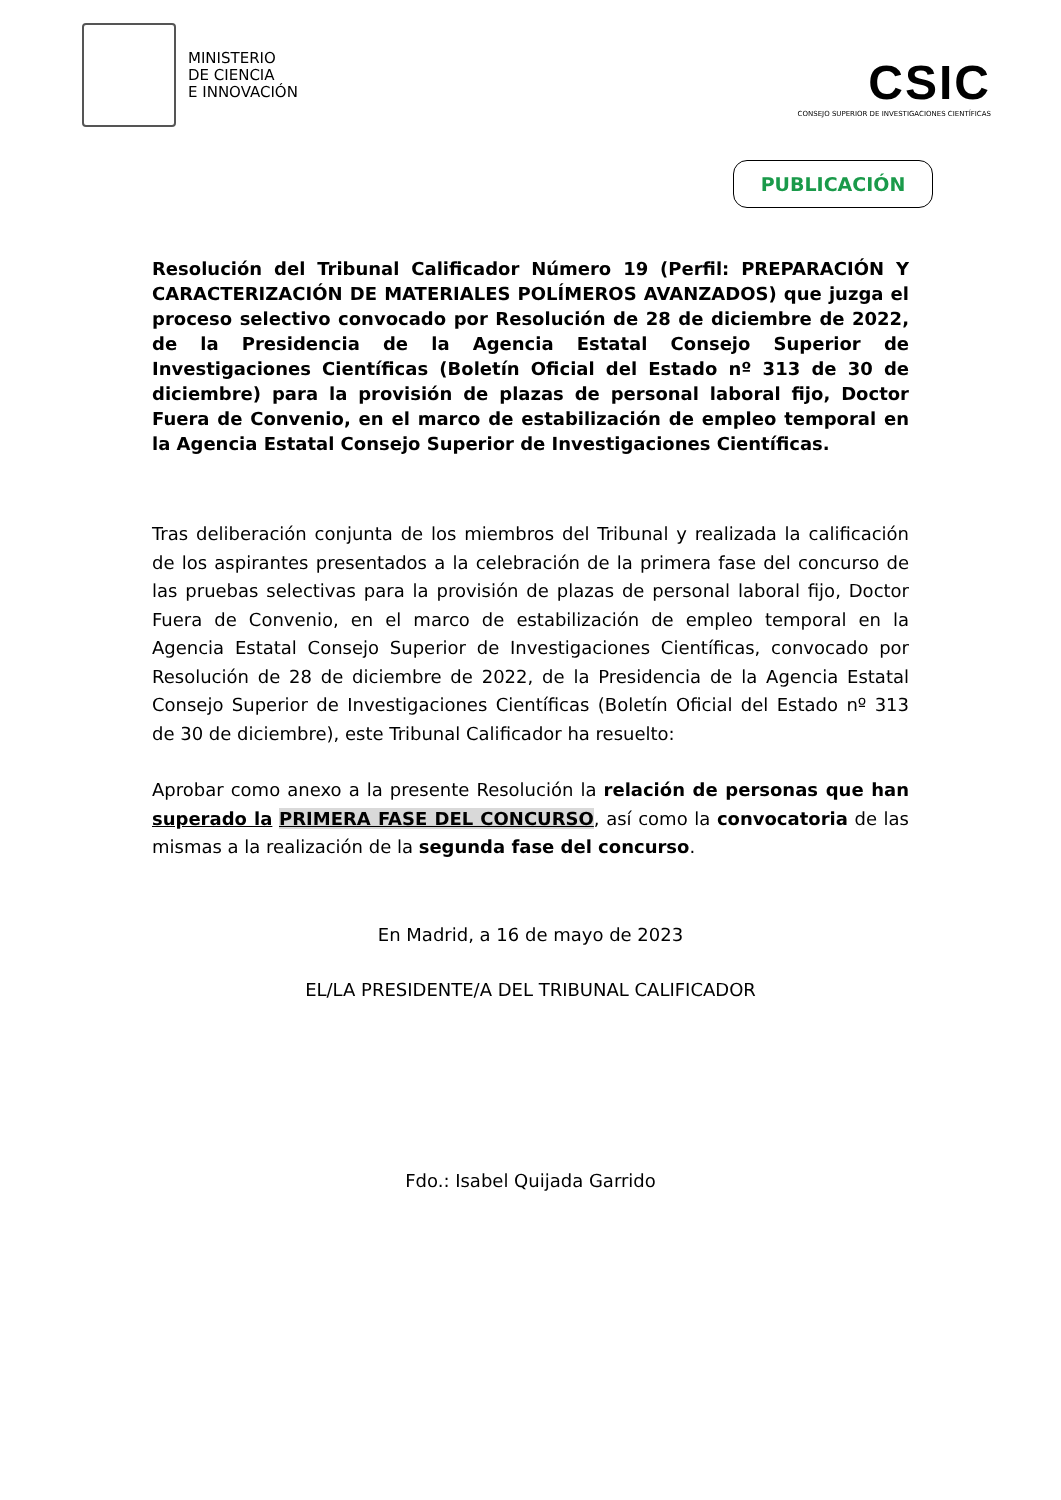MINISTERIO
DE CIENCIA
E INNOVACIÓN
CSIC
CONSEJO SUPERIOR DE INVESTIGACIONES CIENTÍFICAS
PUBLICACIÓN
Resolución del Tribunal Calificador Número 19 (Perfil: PREPARACIÓN Y CARACTERIZACIÓN DE MATERIALES POLÍMEROS AVANZADOS) que juzga el proceso selectivo convocado por Resolución de 28 de diciembre de 2022, de la Presidencia de la Agencia Estatal Consejo Superior de Investigaciones Científicas (Boletín Oficial del Estado nº 313 de 30 de diciembre) para la provisión de plazas de personal laboral fijo, Doctor Fuera de Convenio, en el marco de estabilización de empleo temporal en la Agencia Estatal Consejo Superior de Investigaciones Científicas.
Tras deliberación conjunta de los miembros del Tribunal y realizada la calificación de los aspirantes presentados a la celebración de la primera fase del concurso de las pruebas selectivas para la provisión de plazas de personal laboral fijo, Doctor Fuera de Convenio, en el marco de estabilización de empleo temporal en la Agencia Estatal Consejo Superior de Investigaciones Científicas, convocado por Resolución de 28 de diciembre de 2022, de la Presidencia de la Agencia Estatal Consejo Superior de Investigaciones Científicas (Boletín Oficial del Estado nº 313 de 30 de diciembre), este Tribunal Calificador ha resuelto:
Aprobar como anexo a la presente Resolución la relación de personas que han superado la PRIMERA FASE DEL CONCURSO, así como la convocatoria de las mismas a la realización de la segunda fase del concurso.
En Madrid, a 16 de mayo de 2023
EL/LA PRESIDENTE/A DEL TRIBUNAL CALIFICADOR
Fdo.: Isabel Quijada Garrido